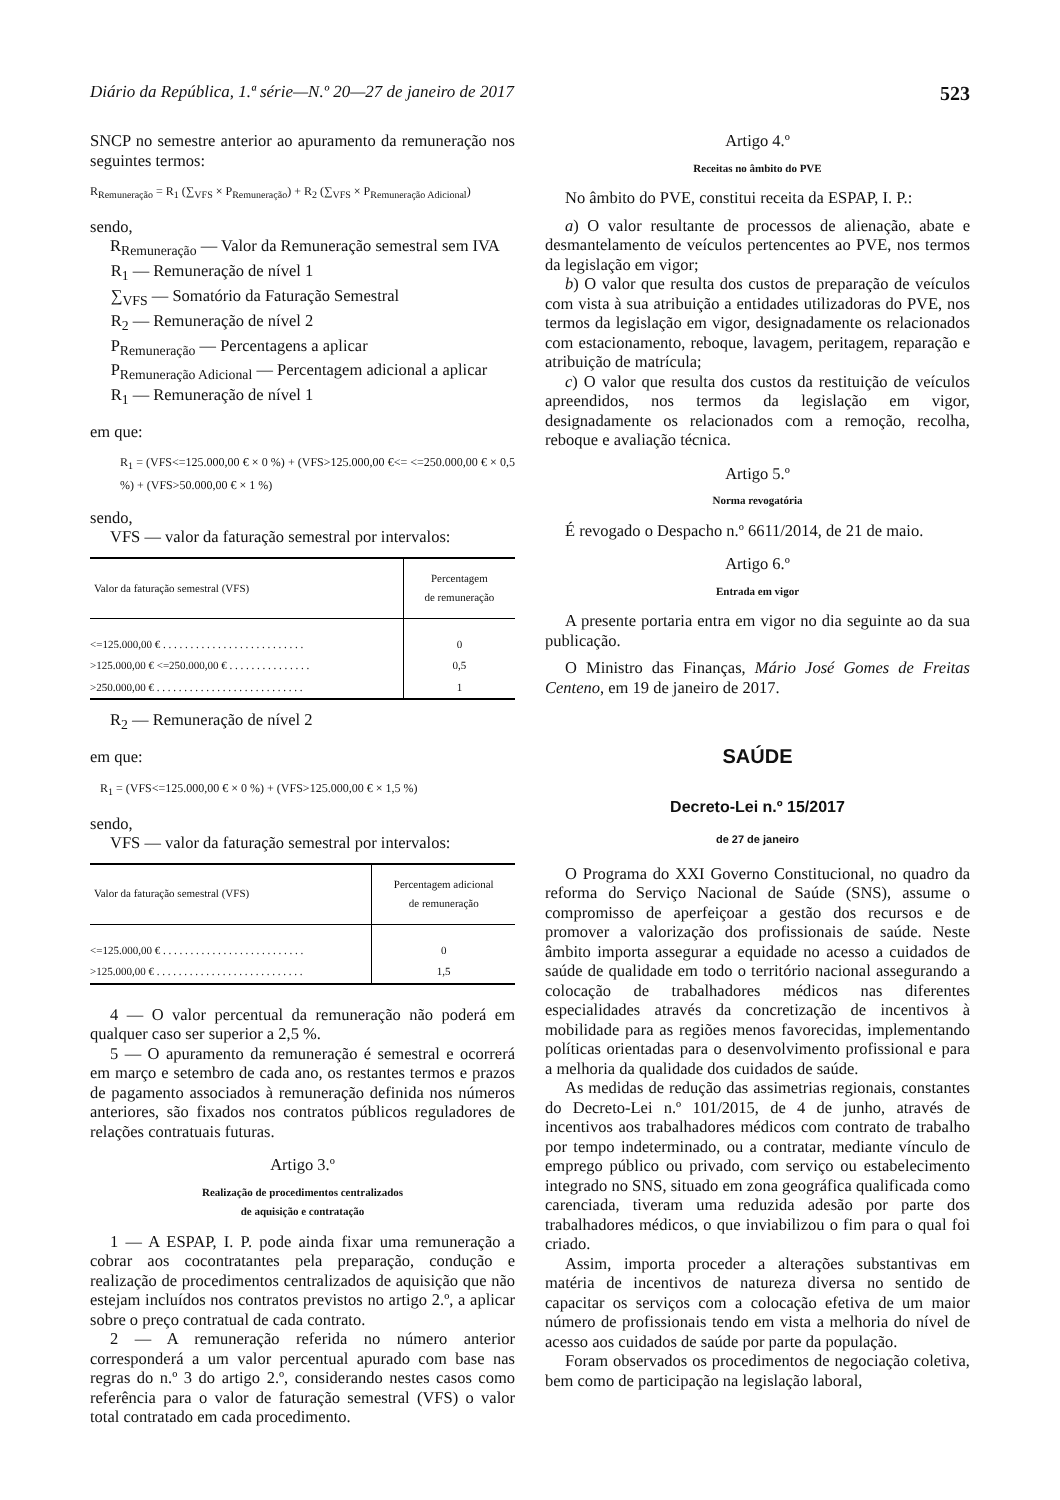Diário da República, 1.ª série—N.º 20—27 de janeiro de 2017 523
SNCP no semestre anterior ao apuramento da remuneração nos seguintes termos:
R<sub>Remuneração</sub> = R<sub>1</sub> (∑<sub>VFS</sub> × P<sub>Remuneração</sub>) + R<sub>2</sub> (∑<sub>VFS</sub> × P<sub>Remuneração Adicional</sub>)
sendo,
R<sub>Remuneração</sub> — Valor da Remuneração semestral sem IVA
R<sub>1</sub> — Remuneração de nível 1
∑<sub>VFS</sub> — Somatório da Faturação Semestral
R<sub>2</sub> — Remuneração de nível 2
P<sub>Remuneração</sub> — Percentagens a aplicar
P<sub>Remuneração Adicional</sub> — Percentagem adicional a aplicar
R<sub>1</sub> — Remuneração de nível 1
em que:
R<sub>1</sub> = (VFS<=125.000,00 € × 0 %) + (VFS>125.000,00 €<= <=250.000,00 € × 0,5 %) + (VFS>50.000,00 € × 1 %)
sendo,
VFS — valor da faturação semestral por intervalos:
| Valor da faturação semestral (VFS) | Percentagem de remuneração |
| --- | --- |
| <=125.000,00 € . . . . . . . . . . . . . . . . . . . . . . . . . . | 0 |
| >125.000,00 € <=250.000,00 € . . . . . . . . . . . . . . . | 0,5 |
| >250.000,00 € . . . . . . . . . . . . . . . . . . . . . . . . . . . | 1 |
R<sub>2</sub> — Remuneração de nível 2
em que:
R<sub>1</sub> = (VFS<=125.000,00 € × 0 %) + (VFS>125.000,00 € × 1,5 %)
sendo,
VFS — valor da faturação semestral por intervalos:
| Valor da faturação semestral (VFS) | Percentagem adicional de remuneração |
| --- | --- |
| <=125.000,00 € . . . . . . . . . . . . . . . . . . . . . . . . . . | 0 |
| >125.000,00 € . . . . . . . . . . . . . . . . . . . . . . . . . . . | 1,5 |
4 — O valor percentual da remuneração não poderá em qualquer caso ser superior a 2,5 %.
5 — O apuramento da remuneração é semestral e ocorrerá em março e setembro de cada ano, os restantes termos e prazos de pagamento associados à remuneração definida nos números anteriores, são fixados nos contratos públicos reguladores de relações contratuais futuras.
Artigo 3.º
Realização de procedimentos centralizados
de aquisição e contratação
1 — A ESPAP, I. P. pode ainda fixar uma remuneração a cobrar aos cocontratantes pela preparação, condução e realização de procedimentos centralizados de aquisição que não estejam incluídos nos contratos previstos no artigo 2.º, a aplicar sobre o preço contratual de cada contrato.
2 — A remuneração referida no número anterior corresponderá a um valor percentual apurado com base nas regras do n.º 3 do artigo 2.º, considerando nestes casos como referência para o valor de faturação semestral (VFS) o valor total contratado em cada procedimento.
Artigo 4.º
Receitas no âmbito do PVE
No âmbito do PVE, constitui receita da ESPAP, I. P.:
a) O valor resultante de processos de alienação, abate e desmantelamento de veículos pertencentes ao PVE, nos termos da legislação em vigor;
b) O valor que resulta dos custos de preparação de veículos com vista à sua atribuição a entidades utilizadoras do PVE, nos termos da legislação em vigor, designadamente os relacionados com estacionamento, reboque, lavagem, peritagem, reparação e atribuição de matrícula;
c) O valor que resulta dos custos da restituição de veículos apreendidos, nos termos da legislação em vigor, designadamente os relacionados com a remoção, recolha, reboque e avaliação técnica.
Artigo 5.º
Norma revogatória
É revogado o Despacho n.º 6611/2014, de 21 de maio.
Artigo 6.º
Entrada em vigor
A presente portaria entra em vigor no dia seguinte ao da sua publicação.
O Ministro das Finanças, Mário José Gomes de Freitas Centeno, em 19 de janeiro de 2017.
SAÚDE
Decreto-Lei n.º 15/2017
de 27 de janeiro
O Programa do XXI Governo Constitucional, no quadro da reforma do Serviço Nacional de Saúde (SNS), assume o compromisso de aperfeiçoar a gestão dos recursos e de promover a valorização dos profissionais de saúde. Neste âmbito importa assegurar a equidade no acesso a cuidados de saúde de qualidade em todo o território nacional assegurando a colocação de trabalhadores médicos nas diferentes especialidades através da concretização de incentivos à mobilidade para as regiões menos favorecidas, implementando políticas orientadas para o desenvolvimento profissional e para a melhoria da qualidade dos cuidados de saúde.
As medidas de redução das assimetrias regionais, constantes do Decreto-Lei n.º 101/2015, de 4 de junho, através de incentivos aos trabalhadores médicos com contrato de trabalho por tempo indeterminado, ou a contratar, mediante vínculo de emprego público ou privado, com serviço ou estabelecimento integrado no SNS, situado em zona geográfica qualificada como carenciada, tiveram uma reduzida adesão por parte dos trabalhadores médicos, o que inviabilizou o fim para o qual foi criado.
Assim, importa proceder a alterações substantivas em matéria de incentivos de natureza diversa no sentido de capacitar os serviços com a colocação efetiva de um maior número de profissionais tendo em vista a melhoria do nível de acesso aos cuidados de saúde por parte da população.
Foram observados os procedimentos de negociação coletiva, bem como de participação na legislação laboral,